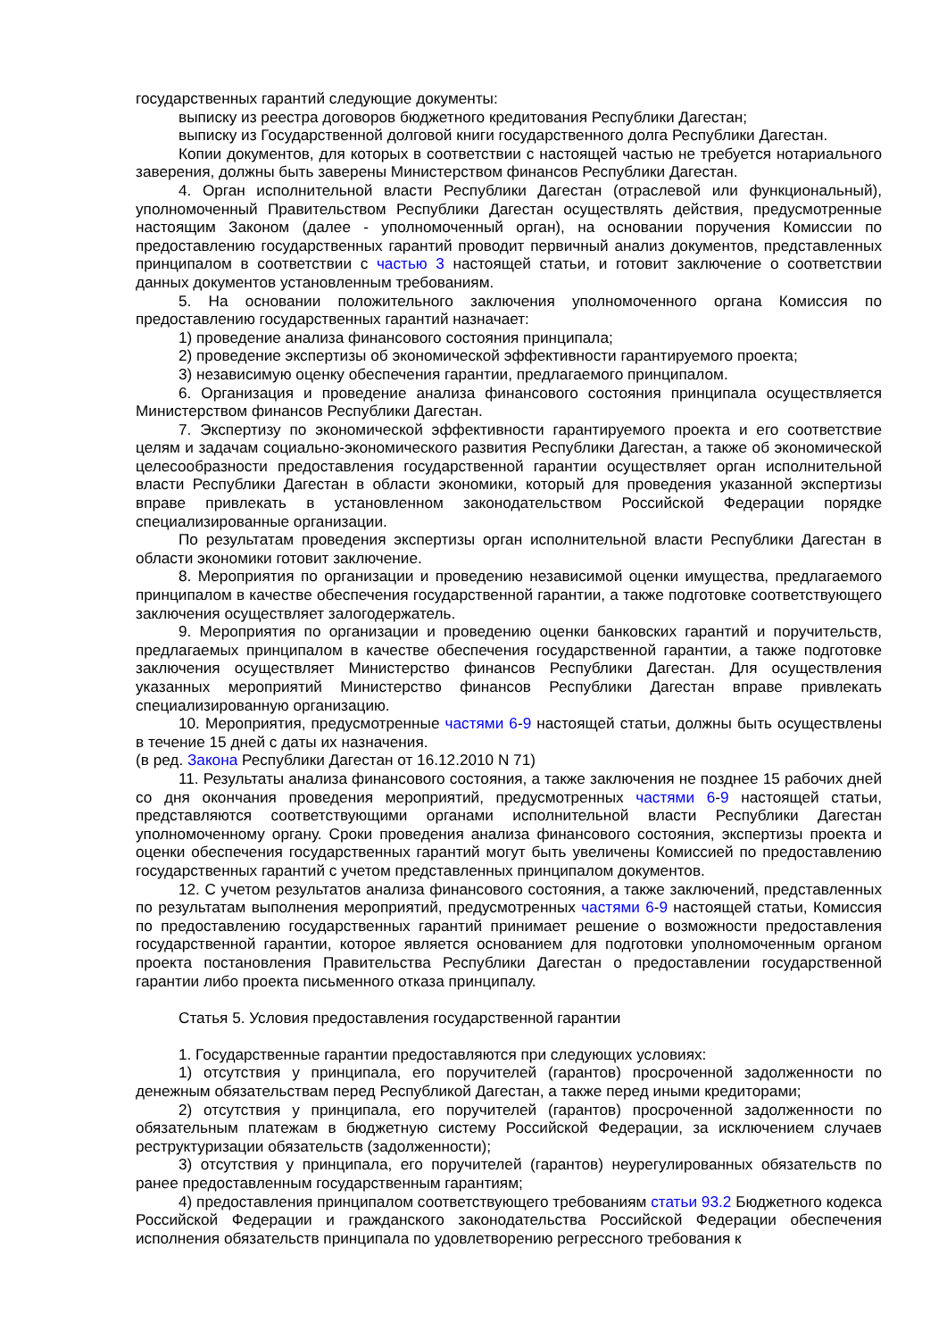государственных гарантий следующие документы:
выписку из реестра договоров бюджетного кредитования Республики Дагестан;
выписку из Государственной долговой книги государственного долга Республики Дагестан.
Копии документов, для которых в соответствии с настоящей частью не требуется нотариального заверения, должны быть заверены Министерством финансов Республики Дагестан.
4. Орган исполнительной власти Республики Дагестан (отраслевой или функциональный), уполномоченный Правительством Республики Дагестан осуществлять действия, предусмотренные настоящим Законом (далее - уполномоченный орган), на основании поручения Комиссии по предоставлению государственных гарантий проводит первичный анализ документов, представленных принципалом в соответствии с частью 3 настоящей статьи, и готовит заключение о соответствии данных документов установленным требованиям.
5. На основании положительного заключения уполномоченного органа Комиссия по предоставлению государственных гарантий назначает:
1) проведение анализа финансового состояния принципала;
2) проведение экспертизы об экономической эффективности гарантируемого проекта;
3) независимую оценку обеспечения гарантии, предлагаемого принципалом.
6. Организация и проведение анализа финансового состояния принципала осуществляется Министерством финансов Республики Дагестан.
7. Экспертизу по экономической эффективности гарантируемого проекта и его соответствие целям и задачам социально-экономического развития Республики Дагестан, а также об экономической целесообразности предоставления государственной гарантии осуществляет орган исполнительной власти Республики Дагестан в области экономики, который для проведения указанной экспертизы вправе привлекать в установленном законодательством Российской Федерации порядке специализированные организации.
По результатам проведения экспертизы орган исполнительной власти Республики Дагестан в области экономики готовит заключение.
8. Мероприятия по организации и проведению независимой оценки имущества, предлагаемого принципалом в качестве обеспечения государственной гарантии, а также подготовке соответствующего заключения осуществляет залогодержатель.
9. Мероприятия по организации и проведению оценки банковских гарантий и поручительств, предлагаемых принципалом в качестве обеспечения государственной гарантии, а также подготовке заключения осуществляет Министерство финансов Республики Дагестан. Для осуществления указанных мероприятий Министерство финансов Республики Дагестан вправе привлекать специализированную организацию.
10. Мероприятия, предусмотренные частями 6-9 настоящей статьи, должны быть осуществлены в течение 15 дней с даты их назначения.
(в ред. Закона Республики Дагестан от 16.12.2010 N 71)
11. Результаты анализа финансового состояния, а также заключения не позднее 15 рабочих дней со дня окончания проведения мероприятий, предусмотренных частями 6-9 настоящей статьи, представляются соответствующими органами исполнительной власти Республики Дагестан уполномоченному органу. Сроки проведения анализа финансового состояния, экспертизы проекта и оценки обеспечения государственных гарантий могут быть увеличены Комиссией по предоставлению государственных гарантий с учетом представленных принципалом документов.
12. С учетом результатов анализа финансового состояния, а также заключений, представленных по результатам выполнения мероприятий, предусмотренных частями 6-9 настоящей статьи, Комиссия по предоставлению государственных гарантий принимает решение о возможности предоставления государственной гарантии, которое является основанием для подготовки уполномоченным органом проекта постановления Правительства Республики Дагестан о предоставлении государственной гарантии либо проекта письменного отказа принципалу.
Статья 5. Условия предоставления государственной гарантии
1. Государственные гарантии предоставляются при следующих условиях:
1) отсутствия у принципала, его поручителей (гарантов) просроченной задолженности по денежным обязательствам перед Республикой Дагестан, а также перед иными кредиторами;
2) отсутствия у принципала, его поручителей (гарантов) просроченной задолженности по обязательным платежам в бюджетную систему Российской Федерации, за исключением случаев реструктуризации обязательств (задолженности);
3) отсутствия у принципала, его поручителей (гарантов) неурегулированных обязательств по ранее предоставленным государственным гарантиям;
4) предоставления принципалом соответствующего требованиям статьи 93.2 Бюджетного кодекса Российской Федерации и гражданского законодательства Российской Федерации обеспечения исполнения обязательств принципала по удовлетворению регрессного требования к